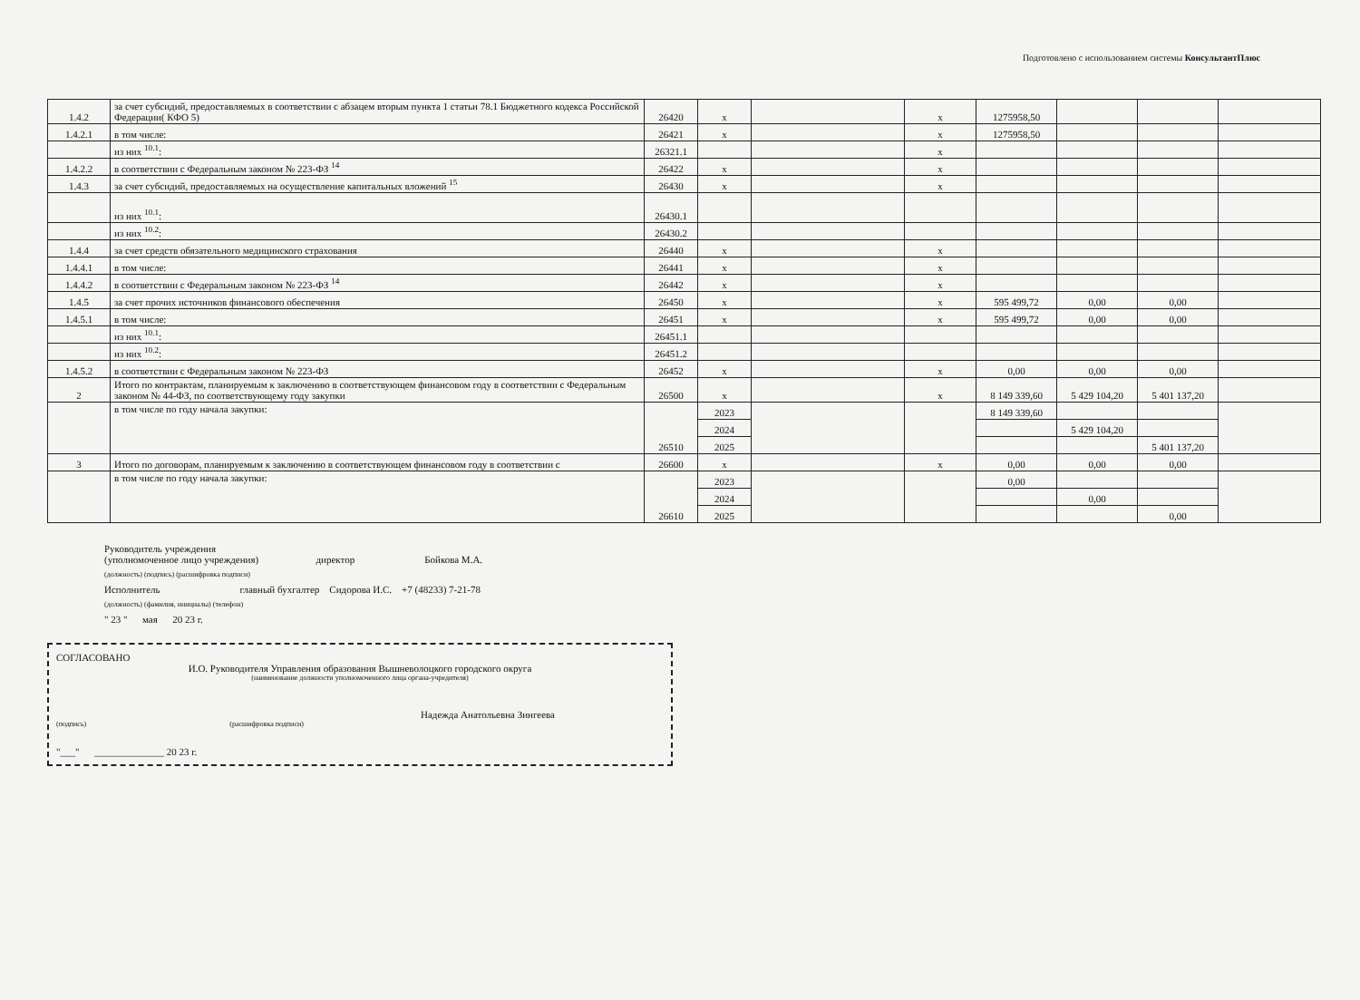Подготовлено с использованием системы КонсультантПлюс
| 1.4.2 | за счет субсидий, предоставляемых в соответствии с абзацем вторым пункта 1 статьи 78.1 Бюджетного кодекса Российской Федерации( КФО 5) | 26420 | x | | x | 1275958,50 | | | |
| 1.4.2.1 | в том числе: | 26421 | x | | x | 1275958,50 | | | |
| | из них <sup>10.1</sup>: | 26321.1 | | | x | | | | |
| 1.4.2.2 | в соответствии с Федеральным законом № 223-ФЗ <sup>14</sup> | 26422 | x | | x | | | | |
| 1.4.3 | за счет субсидий, предоставляемых на осуществление капитальных вложений <sup>15</sup> | 26430 | x | | x | | | | |
| | из них <sup>10.1</sup>: | 26430.1 | | | | | | | |
| | из них <sup>10.2</sup>: | 26430.2 | | | | | | | |
| 1.4.4 | за счет средств обязательного медицинского страхования | 26440 | x | | x | | | | |
| 1.4.4.1 | в том числе: | 26441 | x | | x | | | | |
| 1.4.4.2 | в соответствии с Федеральным законом № 223-ФЗ <sup>14</sup> | 26442 | x | | x | | | | |
| 1.4.5 | за счет прочих источников финансового обеспечения | 26450 | x | | x | 595 499,72 | 0,00 | 0,00 | |
| 1.4.5.1 | в том числе: | 26451 | x | | x | 595 499,72 | 0,00 | 0,00 | |
| | из них <sup>10.1</sup>: | 26451.1 | | | | | | | |
| | из них <sup>10.2</sup>: | 26451.2 | | | | | | | |
| 1.4.5.2 | в соответствии с Федеральным законом № 223-ФЗ | 26452 | x | | x | 0,00 | 0,00 | 0,00 | |
| 2 | Итого по контрактам, планируемым к заключению в соответствующем финансовом году в соответствии с Федеральным законом № 44-ФЗ, по соответствующему году закупки | 26500 | x | | x | 8 149 339,60 | 5 429 104,20 | 5 401 137,20 | |
| | в том числе по году начала закупки: | 26510 | 2023 | | | 8 149 339,60 | | | |
| | | | 2024 | | | | 5 429 104,20 | | |
| | | | 2025 | | | | | 5 401 137,20 | |
| 3 | Итого по договорам, планируемым к заключению в соответствующем финансовом году в соответствии с | 26600 | x | | x | 0,00 | 0,00 | 0,00 | |
| | в том числе по году начала закупки: | 26610 | 2023 | | | 0,00 | | | |
| | | | 2024 | | | | 0,00 | | |
| | | | 2025 | | | | | 0,00 | |
Руководитель учреждения
(уполномоченное лицо учреждения) директор Бойкова М.А.
(должность) (подпись) (расшифровка подписи)
Исполнитель главный бухгалтер Сидорова И.С. +7 (48233) 7-21-78
(должность) (фамилия, инициалы) (телефон)
" 23 " мая 20 23 г.
СОГЛАСОВАНО
И.О. Руководителя Управления образования Вышневолоцкого городского округа
(наименование должности уполномоченного лица органа-учредителя)
Надежда Анатольевна Зингеева
(подпись) (расшифровка подписи)
"___" ______________ 20 23 г.